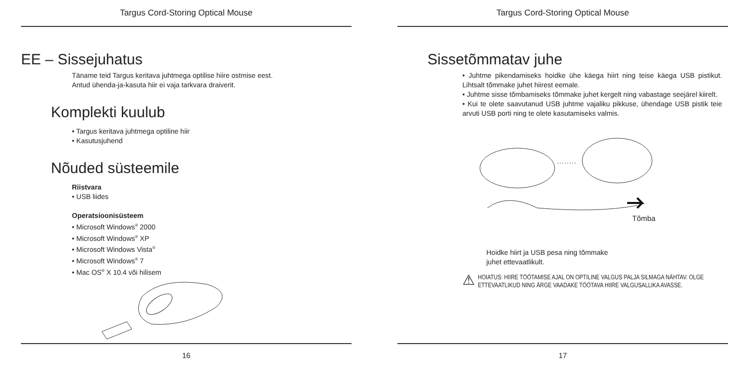Targus Cord-Storing Optical Mouse
EE – Sissejuhatus
Täname teid Targus keritava juhtmega optilise hiire ostmise eest.
Antud ühenda-ja-kasuta hiir ei vaja tarkvara draiverit.
Komplekti kuulub
• Targus keritava juhtmega optiline hiir
• Kasutusjuhend
Nõuded süsteemile
Riistvara
• USB liides
Operatsioonisüsteem
• Microsoft Windows<sup>®</sup> 2000
• Microsoft Windows<sup>®</sup> XP
• Microsoft Windows Vista<sup>®</sup>
• Microsoft Windows<sup>®</sup> 7
• Mac OS<sup>®</sup> X 10.4 või hilisem
16
Targus Cord-Storing Optical Mouse
Sissetõmmatav juhe
• Juhtme pikendamiseks hoidke ühe käega hiirt ning teise käega USB pistikut. Lihtsalt tõmmake juhet hiirest eemale.
• Juhtme sisse tõmbamiseks tõmmake juhet kergelt ning vabastage seejärel kiirelt.
• Kui te olete saavutanud USB juhtme vajaliku pikkuse, ühendage USB pistik teie arvuti USB porti ning te olete kasutamiseks valmis.
Tõmba
Hoidke hiirt ja USB pesa ning tõmmake
juhet ettevaatlikult.
⚠ HOIATUS: HIIRE TÖÖTAMISE AJAL ON OPTILINE VALGUS PALJA SILMAGA NÄHTAV. OLGE ETTEVAATLIKUD NING ÄRGE VAADAKE TÖÖTAVA HIIRE VALGUSALLIKA AVASSE.
17